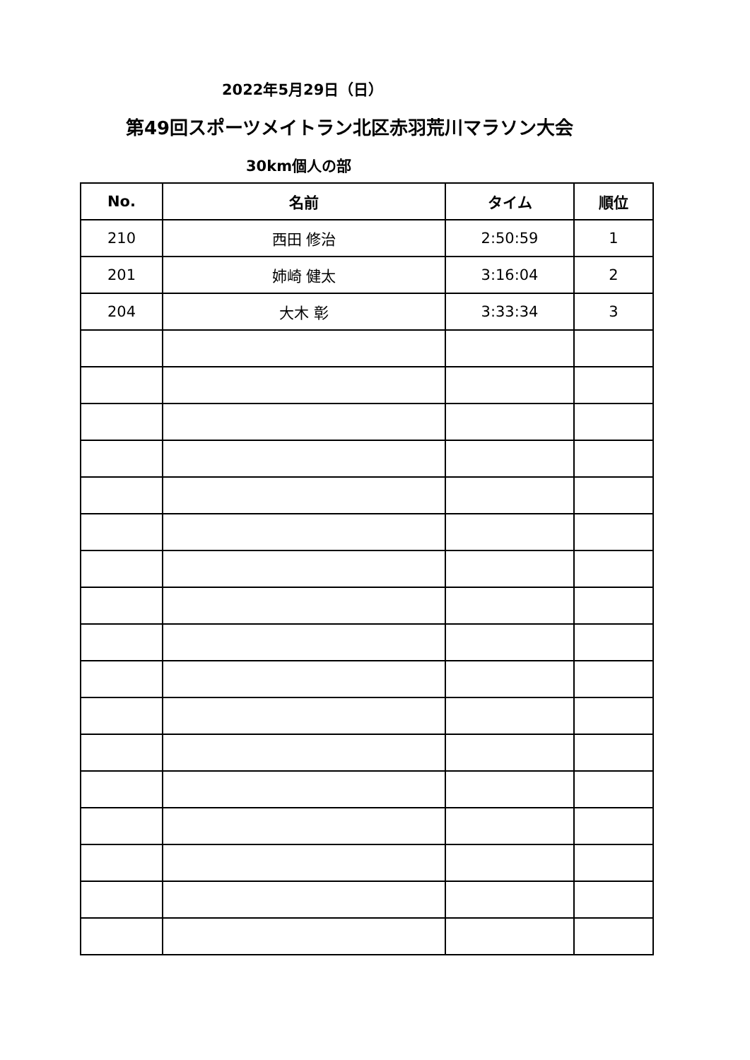2022年5月29日（日）
第49回スポーツメイトラン北区赤羽荒川マラソン大会
30km個人の部
| No. | 名前 | タイム | 順位 |
| --- | --- | --- | --- |
| 210 | 西田 修治 | 2:50:59 | 1 |
| 201 | 姉崎 健太 | 3:16:04 | 2 |
| 204 | 大木 彰 | 3:33:34 | 3 |